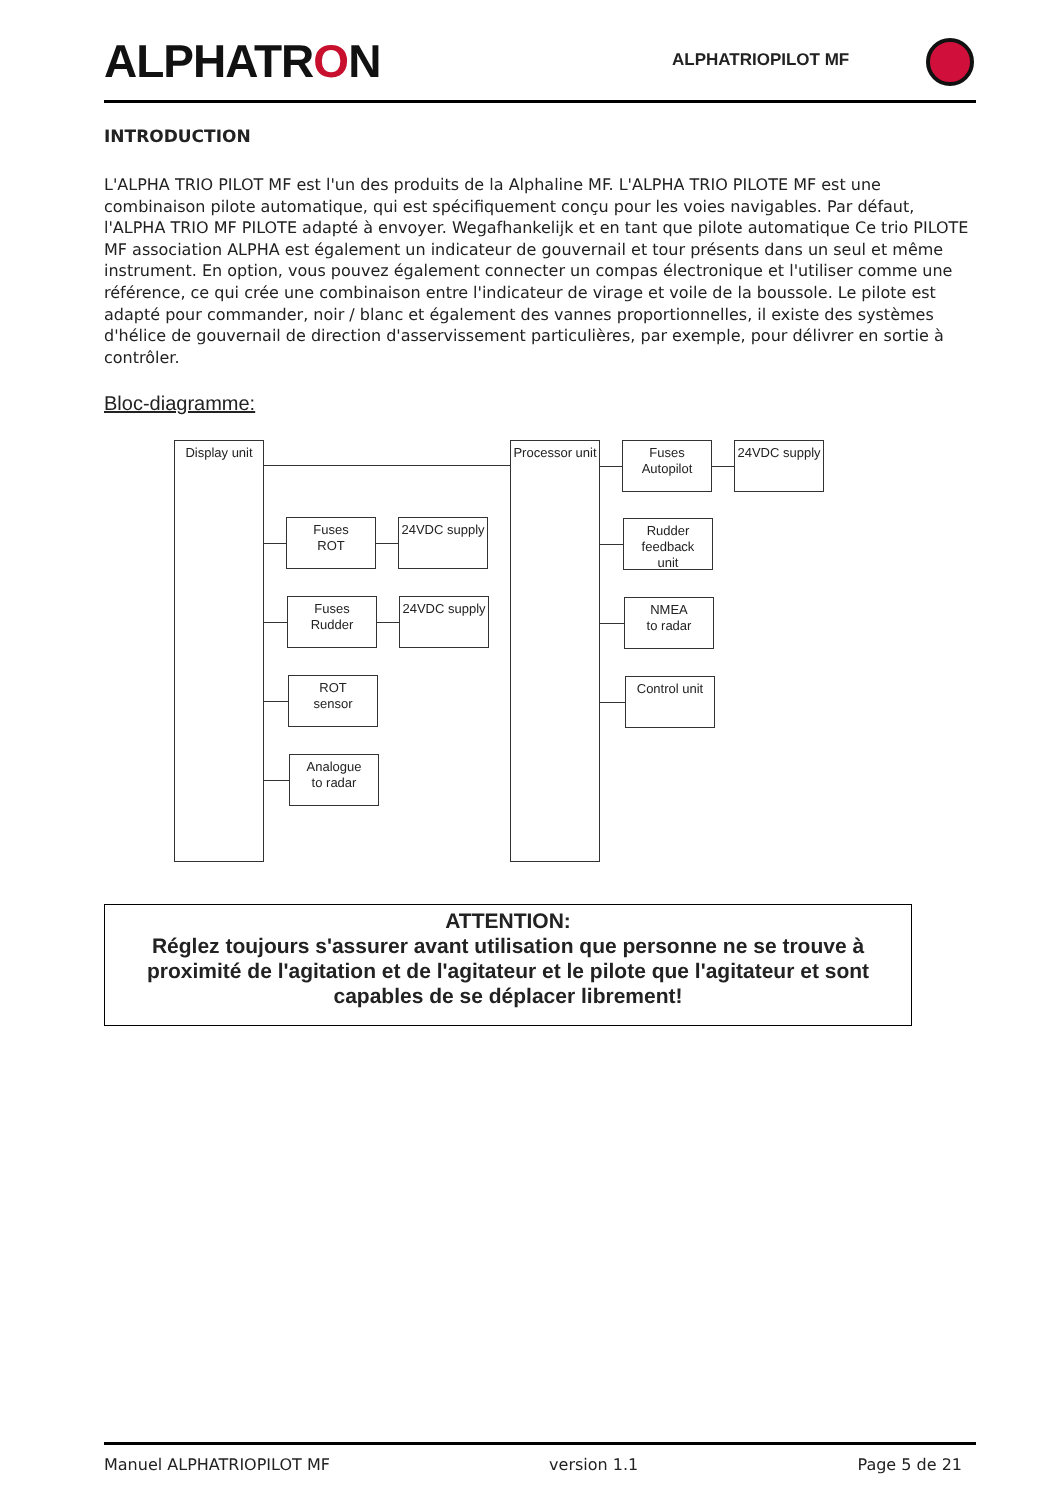ALPHATRON ALPHATRIOPILOT MF
INTRODUCTION
L'ALPHA TRIO PILOT MF est l'un des produits de la Alphaline MF. L'ALPHA TRIO PILOTE MF est une combinaison pilote automatique, qui est spécifiquement conçu pour les voies navigables. Par défaut, l'ALPHA TRIO MF PILOTE adapté à envoyer. Wegafhankelijk et en tant que pilote automatique Ce trio PILOTE MF association ALPHA est également un indicateur de gouvernail et tour présents dans un seul et même instrument. En option, vous pouvez également connecter un compas électronique et l'utiliser comme une référence, ce qui crée une combinaison entre l'indicateur de virage et voile de la boussole. Le pilote est adapté pour commander, noir / blanc et également des vannes proportionnelles, il existe des systèmes d'hélice de gouvernail de direction d'asservissement particulières, par exemple, pour délivrer en sortie à contrôler.
Bloc-diagramme:
Display unit
Processor unit
Fuses
ROT
24VDC supply
Fuses
Rudder
24VDC supply
ROT
sensor
Analogue
to radar
Fuses
Autopilot
24VDC supply
Rudder
feedback
unit
NMEA
to radar
Control unit
ATTENTION:
Réglez toujours s'assurer avant utilisation que personne ne se trouve à proximité de l'agitation et de l'agitateur et le pilote que l'agitateur et sont capables de se déplacer librement!
Manuel ALPHATRIOPILOT MF version 1.1 Page 5 de 21